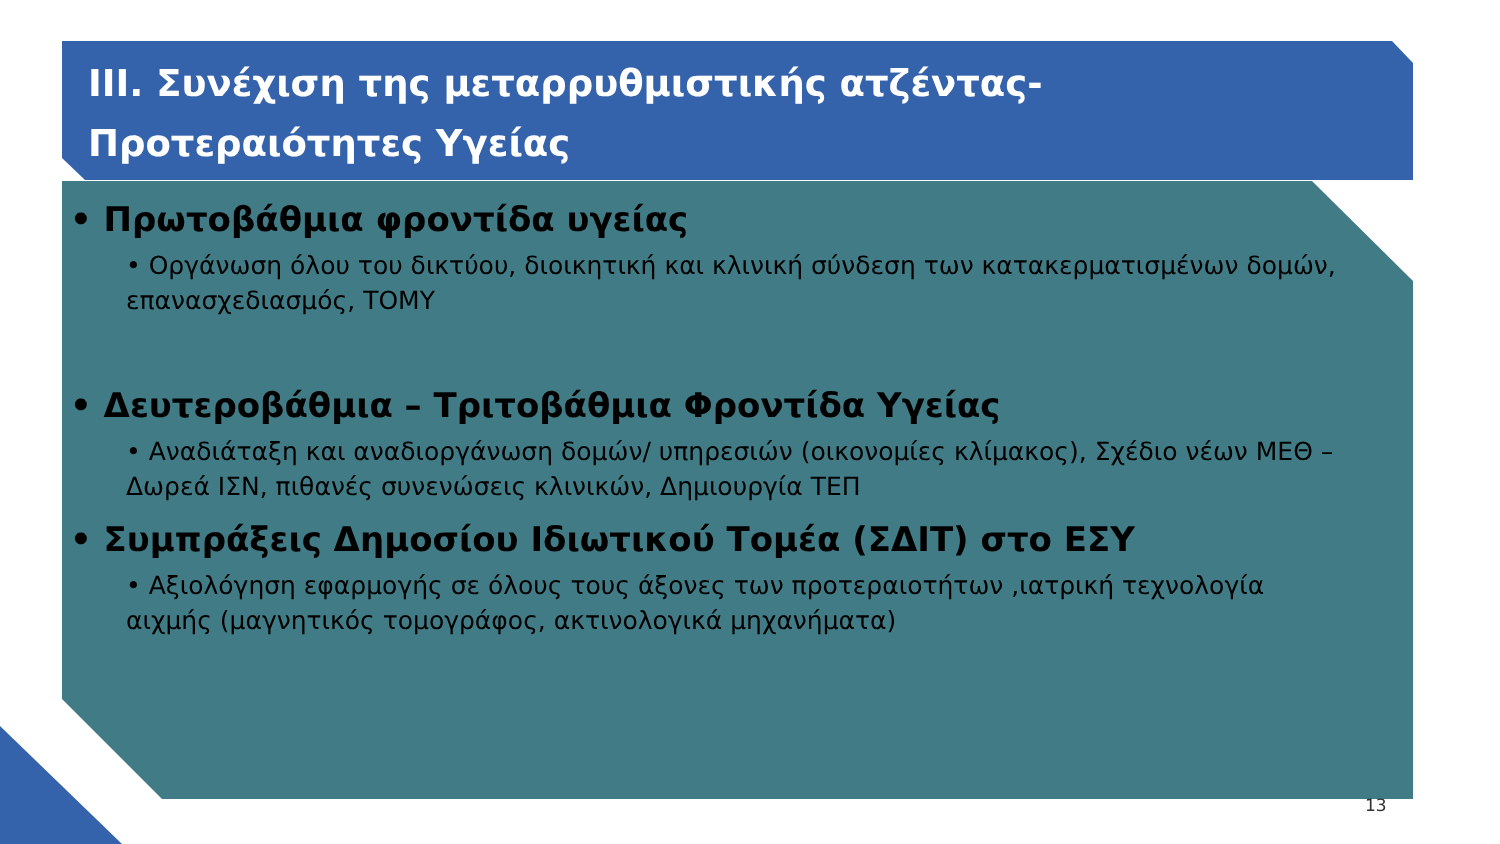III. Συνέχιση της μεταρρυθμιστικής ατζέντας-
Προτεραιότητες Υγείας
• Πρωτοβάθμια φροντίδα υγείας
• Οργάνωση όλου του δικτύου, διοικητική και κλινική σύνδεση των κατακερματισμένων δομών, επανασχεδιασμός, ΤΟΜΥ
• Δευτεροβάθμια – Τριτοβάθμια Φροντίδα Υγείας
• Αναδιάταξη και αναδιοργάνωση δομών/ υπηρεσιών (οικονομίες κλίμακος), Σχέδιο νέων ΜΕΘ – Δωρεά ΙΣΝ, πιθανές συνενώσεις κλινικών, Δημιουργία ΤΕΠ
• Συμπράξεις Δημοσίου Ιδιωτικού Τομέα (ΣΔΙΤ) στο ΕΣΥ
• Αξιολόγηση εφαρμογής σε όλους τους άξονες των προτεραιοτήτων ,ιατρική τεχνολογία αιχμής (μαγνητικός τομογράφος, ακτινολογικά μηχανήματα)
13